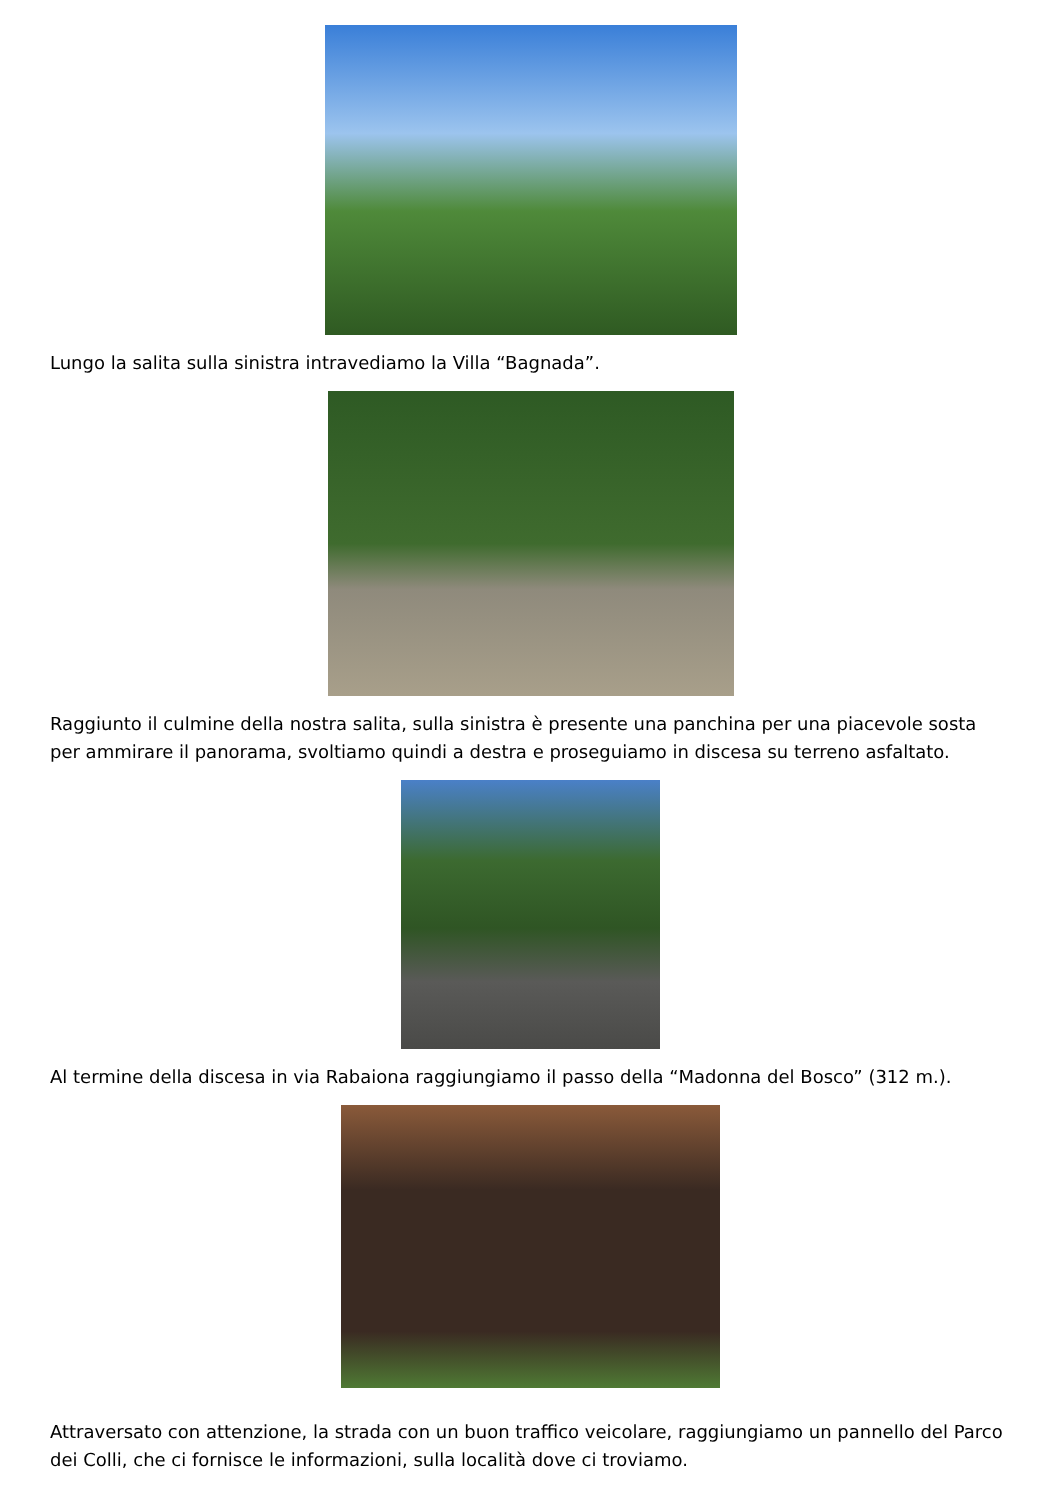Lungo la salita sulla sinistra intravediamo la Villa “Bagnada”.
Raggiunto il culmine della nostra salita, sulla sinistra è presente una panchina per una piacevole sosta per ammirare il panorama, svoltiamo quindi a destra e proseguiamo in discesa su terreno asfaltato.
Al termine della discesa in via Rabaiona raggiungiamo il passo della “Madonna del Bosco” (312 m.).
Attraversato con attenzione, la strada con un buon traffico veicolare, raggiungiamo un pannello del Parco dei Colli, che ci fornisce le informazioni, sulla località dove ci troviamo.